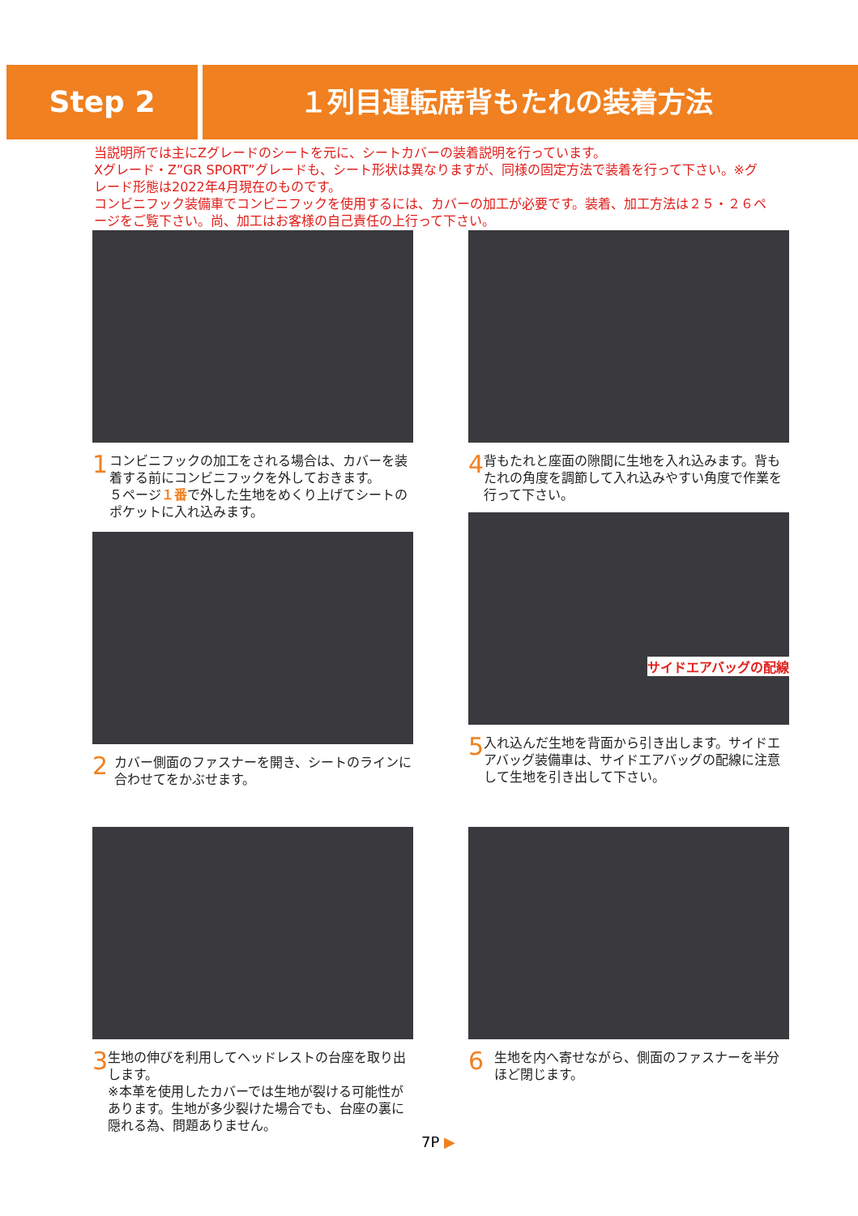Step 2 １列目運転席背もたれの装着方法
当説明所では主にZグレードのシートを元に、シートカバーの装着説明を行っています。
Xグレード・Z”GR SPORT”グレードも、シート形状は異なりますが、同様の固定方法で装着を行って下さい。※グレード形態は2022年4月現在のものです。
コンビニフック装備車でコンビニフックを使用するには、カバーの加工が必要です。装着、加工方法は２５・２６ページをご覧下さい。尚、加工はお客様の自己責任の上行って下さい。
1
コンビニフックの加工をされる場合は、カバーを装着する前にコンビニフックを外しておきます。
５ページ１番で外した生地をめくり上げてシートのポケットに入れ込みます。
4
背もたれと座面の隙間に生地を入れ込みます。背もたれの角度を調節して入れ込みやすい角度で作業を行って下さい。
2
カバー側面のファスナーを開き、シートのラインに合わせてをかぶせます。
サイドエアバッグの配線
5
入れ込んだ生地を背面から引き出します。サイドエアバッグ装備車は、サイドエアバッグの配線に注意して生地を引き出して下さい。
3
生地の伸びを利用してヘッドレストの台座を取り出します。
※本革を使用したカバーでは生地が裂ける可能性があります。生地が多少裂けた場合でも、台座の裏に隠れる為、問題ありません。
6
生地を内へ寄せながら、側面のファスナーを半分ほど閉じます。
7P ▶